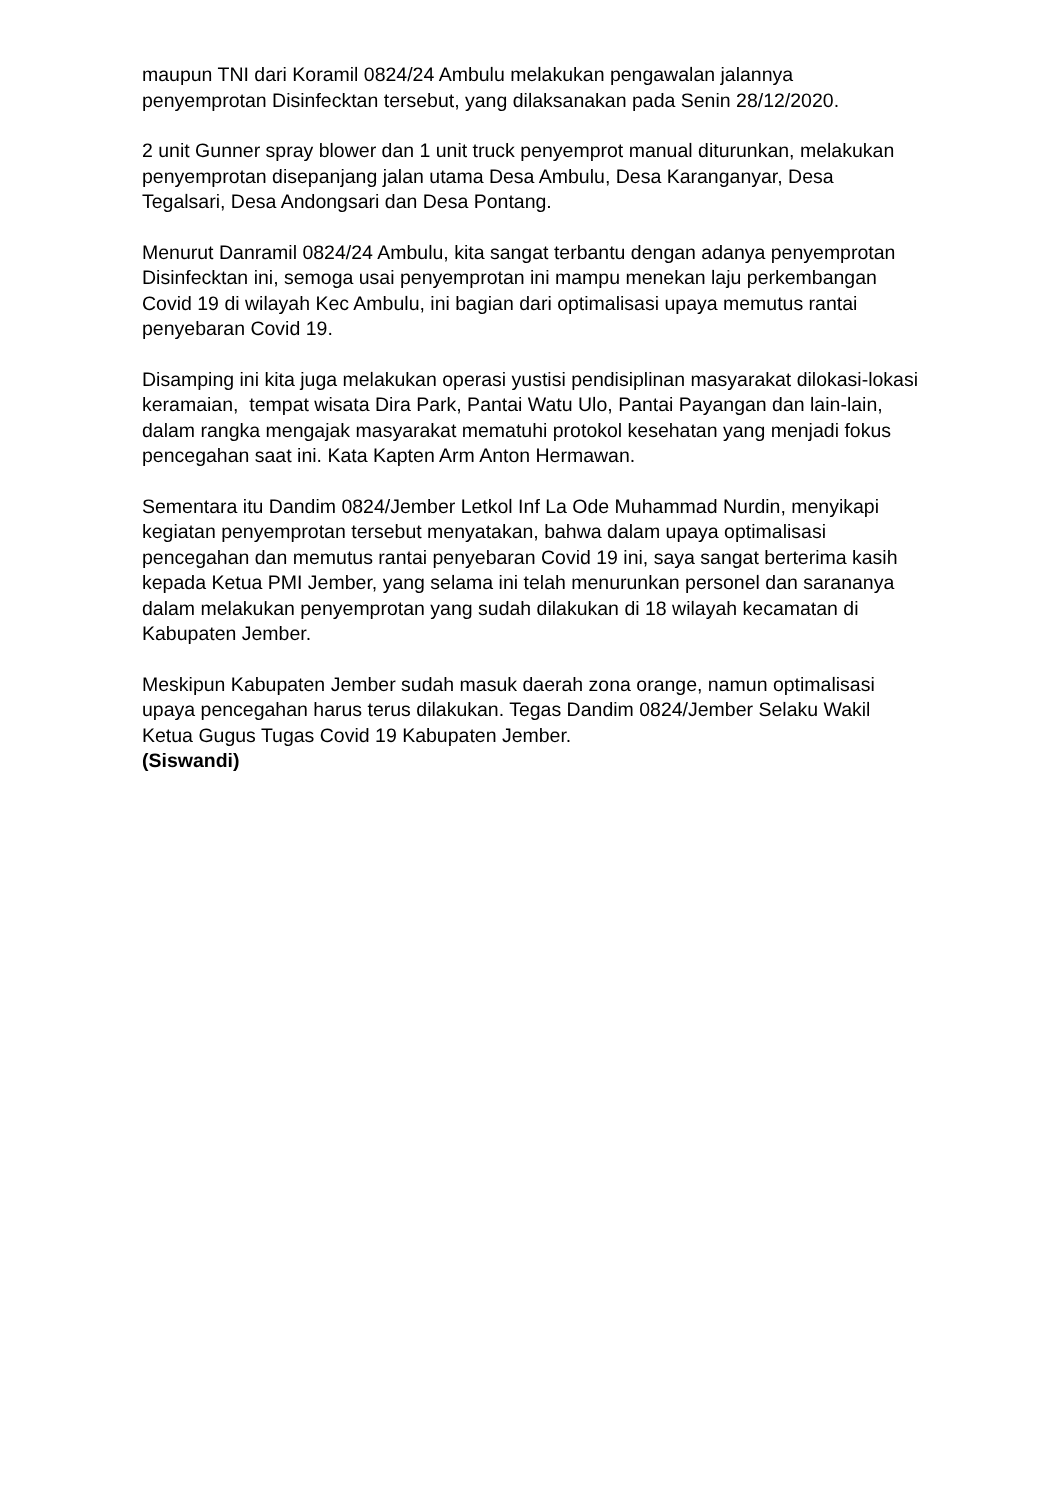maupun TNI dari Koramil 0824/24 Ambulu melakukan pengawalan jalannya penyemprotan Disinfecktan tersebut, yang dilaksanakan pada Senin 28/12/2020.
2 unit Gunner spray blower dan 1 unit truck penyemprot manual diturunkan, melakukan penyemprotan disepanjang jalan utama Desa Ambulu, Desa Karanganyar, Desa Tegalsari, Desa Andongsari dan Desa Pontang.
Menurut Danramil 0824/24 Ambulu, kita sangat terbantu dengan adanya penyemprotan Disinfecktan ini, semoga usai penyemprotan ini mampu menekan laju perkembangan Covid 19 di wilayah Kec Ambulu, ini bagian dari optimalisasi upaya memutus rantai penyebaran Covid 19.
Disamping ini kita juga melakukan operasi yustisi pendisiplinan masyarakat dilokasi-lokasi keramaian, tempat wisata Dira Park, Pantai Watu Ulo, Pantai Payangan dan lain-lain, dalam rangka mengajak masyarakat mematuhi protokol kesehatan yang menjadi fokus pencegahan saat ini. Kata Kapten Arm Anton Hermawan.
Sementara itu Dandim 0824/Jember Letkol Inf La Ode Muhammad Nurdin, menyikapi kegiatan penyemprotan tersebut menyatakan, bahwa dalam upaya optimalisasi pencegahan dan memutus rantai penyebaran Covid 19 ini, saya sangat berterima kasih kepada Ketua PMI Jember, yang selama ini telah menurunkan personel dan sarananya dalam melakukan penyemprotan yang sudah dilakukan di 18 wilayah kecamatan di Kabupaten Jember.
Meskipun Kabupaten Jember sudah masuk daerah zona orange, namun optimalisasi upaya pencegahan harus terus dilakukan. Tegas Dandim 0824/Jember Selaku Wakil Ketua Gugus Tugas Covid 19 Kabupaten Jember.
(Siswandi)